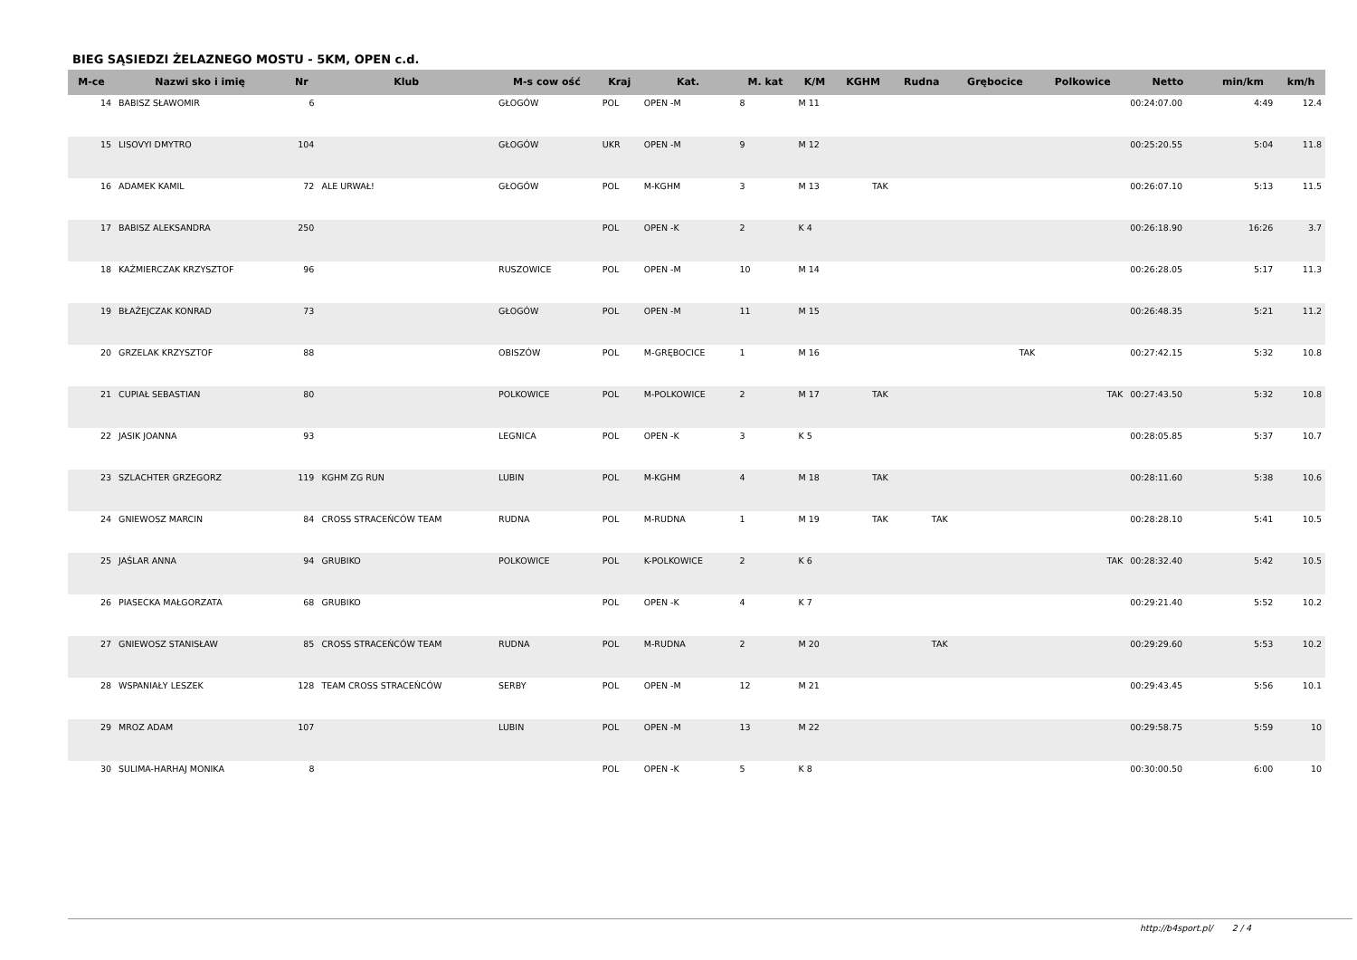BIEG SĄSIEDZI ŻELAZNEGO MOSTU - 5KM, OPEN c.d.
| M-ce | Nazwi sko i imię | Nr | Klub | M-s cow ość | Kraj | Kat. | M. kat | K/M | KGHM | Rudna | Grębocice | Polkowice | Netto | min/km | km/h |
| --- | --- | --- | --- | --- | --- | --- | --- | --- | --- | --- | --- | --- | --- | --- | --- |
| 14 | BABISZ SŁAWOMIR | 6 | | GŁOGÓW | POL | OPEN -M | 8 | M 11 | | | | | 00:24:07.00 | 4:49 | 12.4 |
| 15 | LISOVYI DMYTRO | 104 | | GŁOGÓW | UKR | OPEN -M | 9 | M 12 | | | | | 00:25:20.55 | 5:04 | 11.8 |
| 16 | ADAMEK KAMIL | 72 | ALE URWAŁ! | GŁOGÓW | POL | M-KGHM | 3 | M 13 | TAK | | | | 00:26:07.10 | 5:13 | 11.5 |
| 17 | BABISZ ALEKSANDRA | 250 | | | POL | OPEN -K | 2 | K 4 | | | | | 00:26:18.90 | 16:26 | 3.7 |
| 18 | KAŹMIERCZAK KRZYSZTOF | 96 | | RUSZOWICE | POL | OPEN -M | 10 | M 14 | | | | | 00:26:28.05 | 5:17 | 11.3 |
| 19 | BŁAŻEJCZAK KONRAD | 73 | | GŁOGÓW | POL | OPEN -M | 11 | M 15 | | | | | 00:26:48.35 | 5:21 | 11.2 |
| 20 | GRZELAK KRZYSZTOF | 88 | | OBISZÓW | POL | M-GRĘBOCICE | 1 | M 16 | | | TAK | | 00:27:42.15 | 5:32 | 10.8 |
| 21 | CUPIAŁ SEBASTIAN | 80 | | POLKOWICE | POL | M-POLKOWICE | 2 | M 17 | TAK | | | TAK | 00:27:43.50 | 5:32 | 10.8 |
| 22 | JASIK JOANNA | 93 | | LEGNICA | POL | OPEN -K | 3 | K 5 | | | | | 00:28:05.85 | 5:37 | 10.7 |
| 23 | SZLACHTER GRZEGORZ | 119 | KGHM ZG RUN | LUBIN | POL | M-KGHM | 4 | M 18 | TAK | | | | 00:28:11.60 | 5:38 | 10.6 |
| 24 | GNIEWOSZ MARCIN | 84 | CROSS STRACEŃCÓW TEAM | RUDNA | POL | M-RUDNA | 1 | M 19 | TAK | TAK | | | 00:28:28.10 | 5:41 | 10.5 |
| 25 | JAŚLAR ANNA | 94 | GRUBIKO | POLKOWICE | POL | K-POLKOWICE | 2 | K 6 | | | | TAK | 00:28:32.40 | 5:42 | 10.5 |
| 26 | PIASECKA MAŁGORZATA | 68 | GRUBIKO | | POL | OPEN -K | 4 | K 7 | | | | | 00:29:21.40 | 5:52 | 10.2 |
| 27 | GNIEWOSZ STANISŁAW | 85 | CROSS STRACEŃCÓW TEAM | RUDNA | POL | M-RUDNA | 2 | M 20 | | TAK | | | 00:29:29.60 | 5:53 | 10.2 |
| 28 | WSPANIAŁY LESZEK | 128 | TEAM CROSS STRACEŃCÓW | SERBY | POL | OPEN -M | 12 | M 21 | | | | | 00:29:43.45 | 5:56 | 10.1 |
| 29 | MROZ ADAM | 107 | | LUBIN | POL | OPEN -M | 13 | M 22 | | | | | 00:29:58.75 | 5:59 | 10 |
| 30 | SULIMA-HARHAJ MONIKA | 8 | | | POL | OPEN -K | 5 | K 8 | | | | | 00:30:00.50 | 6:00 | 10 |
http://b4sport.pl/ 2 / 4